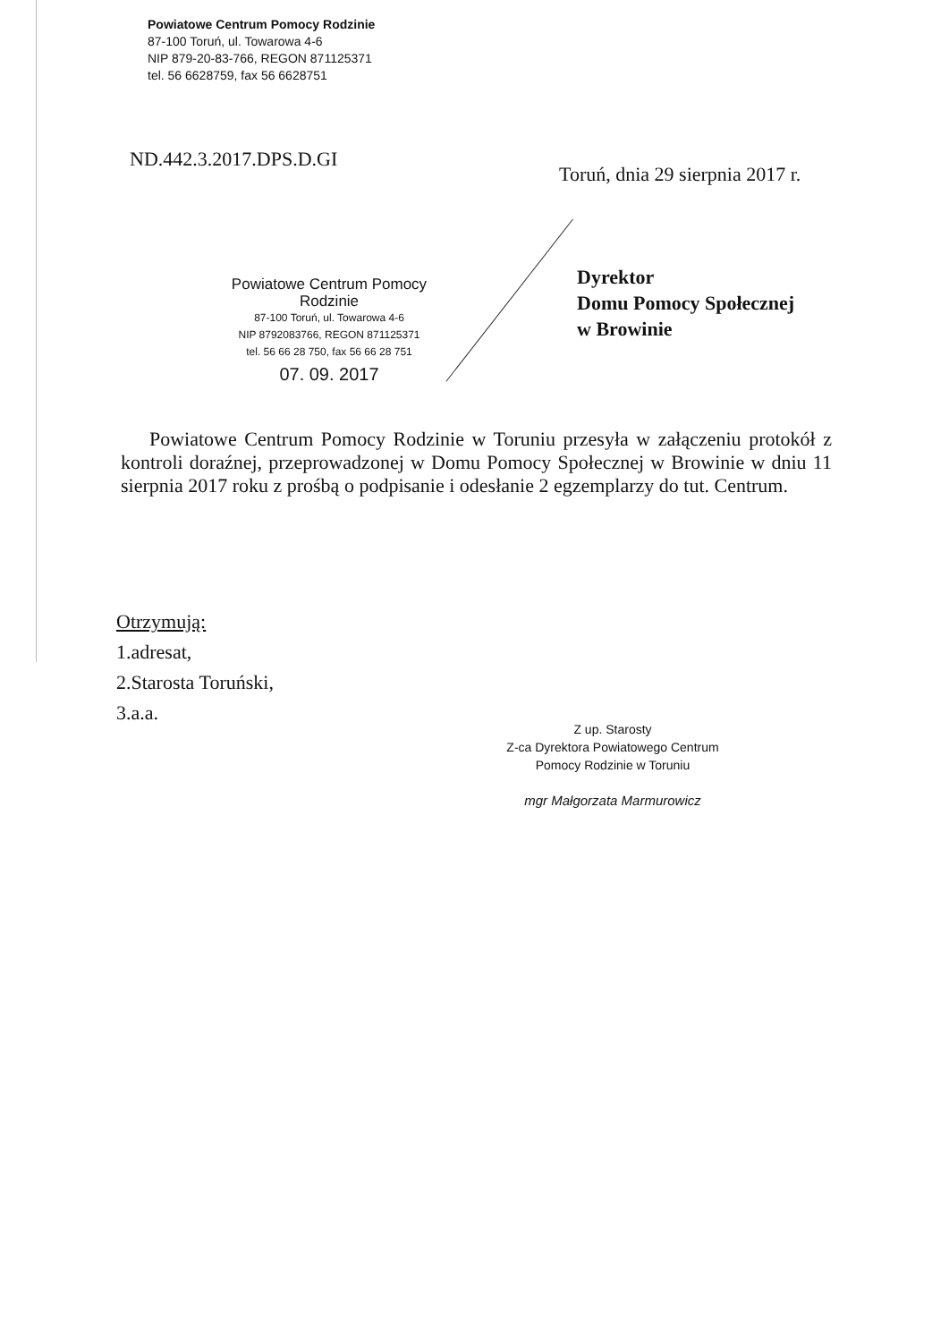Powiatowe Centrum Pomocy Rodzinie
87-100 Toruń, ul. Towarowa 4-6
NIP 879-20-83-766, REGON 871125371
tel. 56 6628759, fax 56 6628751
ND.442.3.2017.DPS.D.GI
Toruń, dnia 29 sierpnia 2017 r.
Powiatowe Centrum Pomocy Rodzinie
87-100 Toruń, ul. Towarowa 4-6
NIP 8792083766, REGON 871125371
tel. 56 66 28 750, fax 56 66 28 751
07. 09. 2017
Dyrektor
Domu Pomocy Społecznej
w Browinie
Powiatowe Centrum Pomocy Rodzinie w Toruniu przesyła w załączeniu protokół z kontroli doraźnej, przeprowadzonej w Domu Pomocy Społecznej w Browinie w dniu 11 sierpnia 2017 roku z prośbą o podpisanie i odesłanie 2 egzemplarzy do tut. Centrum.
Otrzymują:
1.adresat,
2.Starosta Toruński,
3.a.a.
Z up. Starosty
Z-ca Dyrektora Powiatowego Centrum
Pomocy Rodzinie w Toruniu
mgr Małgorzata Marmurowicz